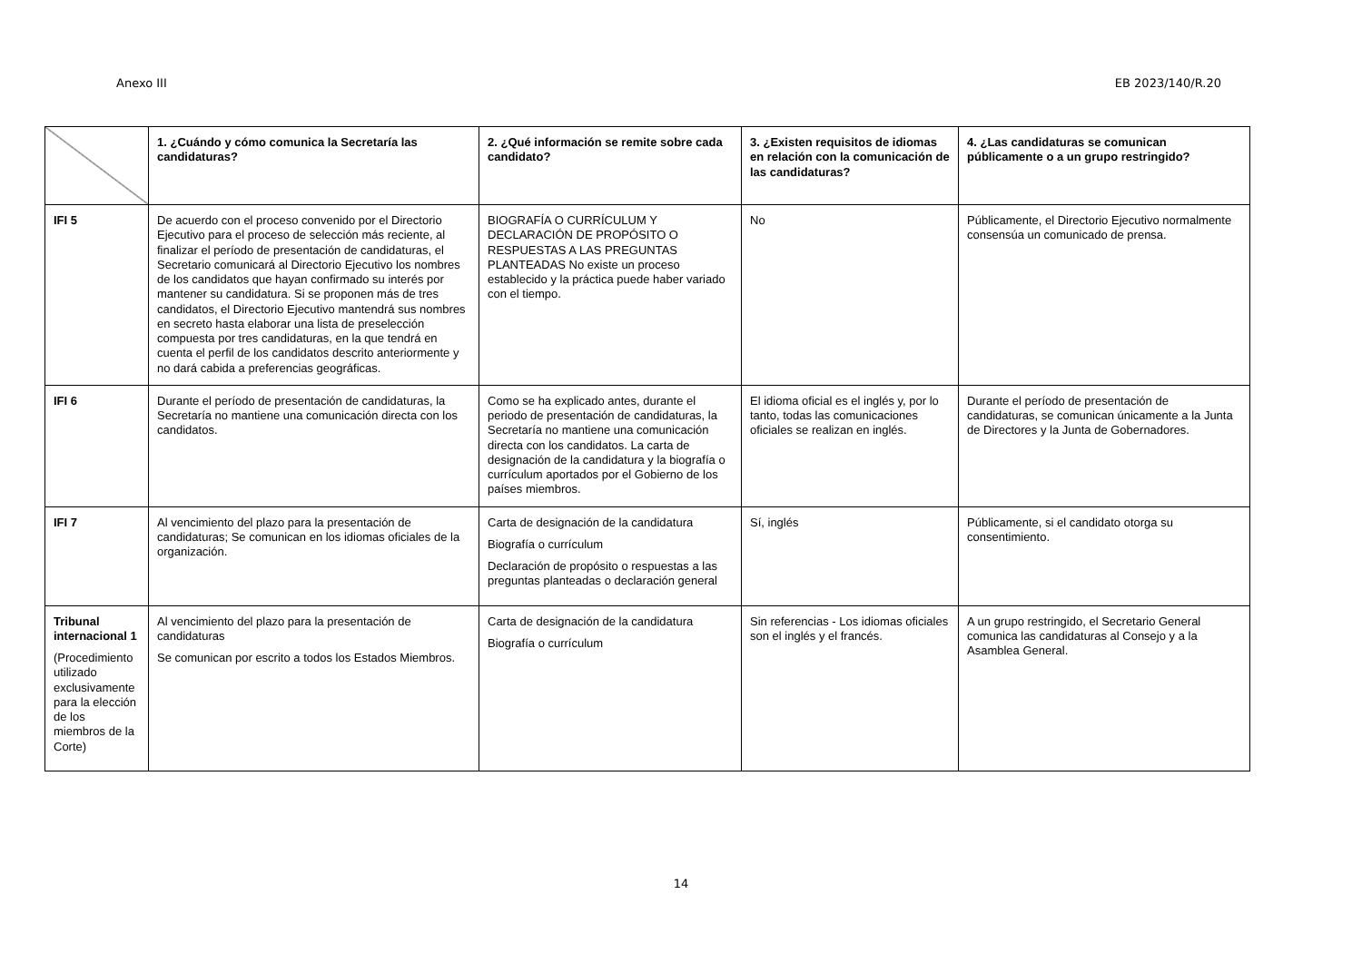Anexo III EB 2023/140/R.20
| | 1. ¿Cuándo y cómo comunica la Secretaría las candidaturas? | 2. ¿Qué información se remite sobre cada candidato? | 3. ¿Existen requisitos de idiomas en relación con la comunicación de las candidaturas? | 4. ¿Las candidaturas se comunican públicamente o a un grupo restringido? |
| --- | --- | --- | --- | --- |
| IFI 5 | De acuerdo con el proceso convenido por el Directorio Ejecutivo para el proceso de selección más reciente, al finalizar el período de presentación de candidaturas, el Secretario comunicará al Directorio Ejecutivo los nombres de los candidatos que hayan confirmado su interés por mantener su candidatura. Si se proponen más de tres candidatos, el Directorio Ejecutivo mantendrá sus nombres en secreto hasta elaborar una lista de preselección compuesta por tres candidaturas, en la que tendrá en cuenta el perfil de los candidatos descrito anteriormente y no dará cabida a preferencias geográficas. | BIOGRAFÍA O CURRÍCULUM Y DECLARACIÓN DE PROPÓSITO O RESPUESTAS A LAS PREGUNTAS PLANTEADAS No existe un proceso establecido y la práctica puede haber variado con el tiempo. | No | Públicamente, el Directorio Ejecutivo normalmente consensúa un comunicado de prensa. |
| IFI 6 | Durante el período de presentación de candidaturas, la Secretaría no mantiene una comunicación directa con los candidatos. | Como se ha explicado antes, durante el periodo de presentación de candidaturas, la Secretaría no mantiene una comunicación directa con los candidatos. La carta de designación de la candidatura y la biografía o currículum aportados por el Gobierno de los países miembros. | El idioma oficial es el inglés y, por lo tanto, todas las comunicaciones oficiales se realizan en inglés. | Durante el período de presentación de candidaturas, se comunican únicamente a la Junta de Directores y la Junta de Gobernadores. |
| IFI 7 | Al vencimiento del plazo para la presentación de candidaturas; Se comunican en los idiomas oficiales de la organización. | Carta de designación de la candidatura Biografía o currículum Declaración de propósito o respuestas a las preguntas planteadas o declaración general | Sí, inglés | Públicamente, si el candidato otorga su consentimiento. |
| Tribunal internacional 1 (Procedimiento utilizado exclusivamente para la elección de los miembros de la Corte) | Al vencimiento del plazo para la presentación de candidaturas Se comunican por escrito a todos los Estados Miembros. | Carta de designación de la candidatura Biografía o currículum | Sin referencias - Los idiomas oficiales son el inglés y el francés. | A un grupo restringido, el Secretario General comunica las candidaturas al Consejo y a la Asamblea General. |
14